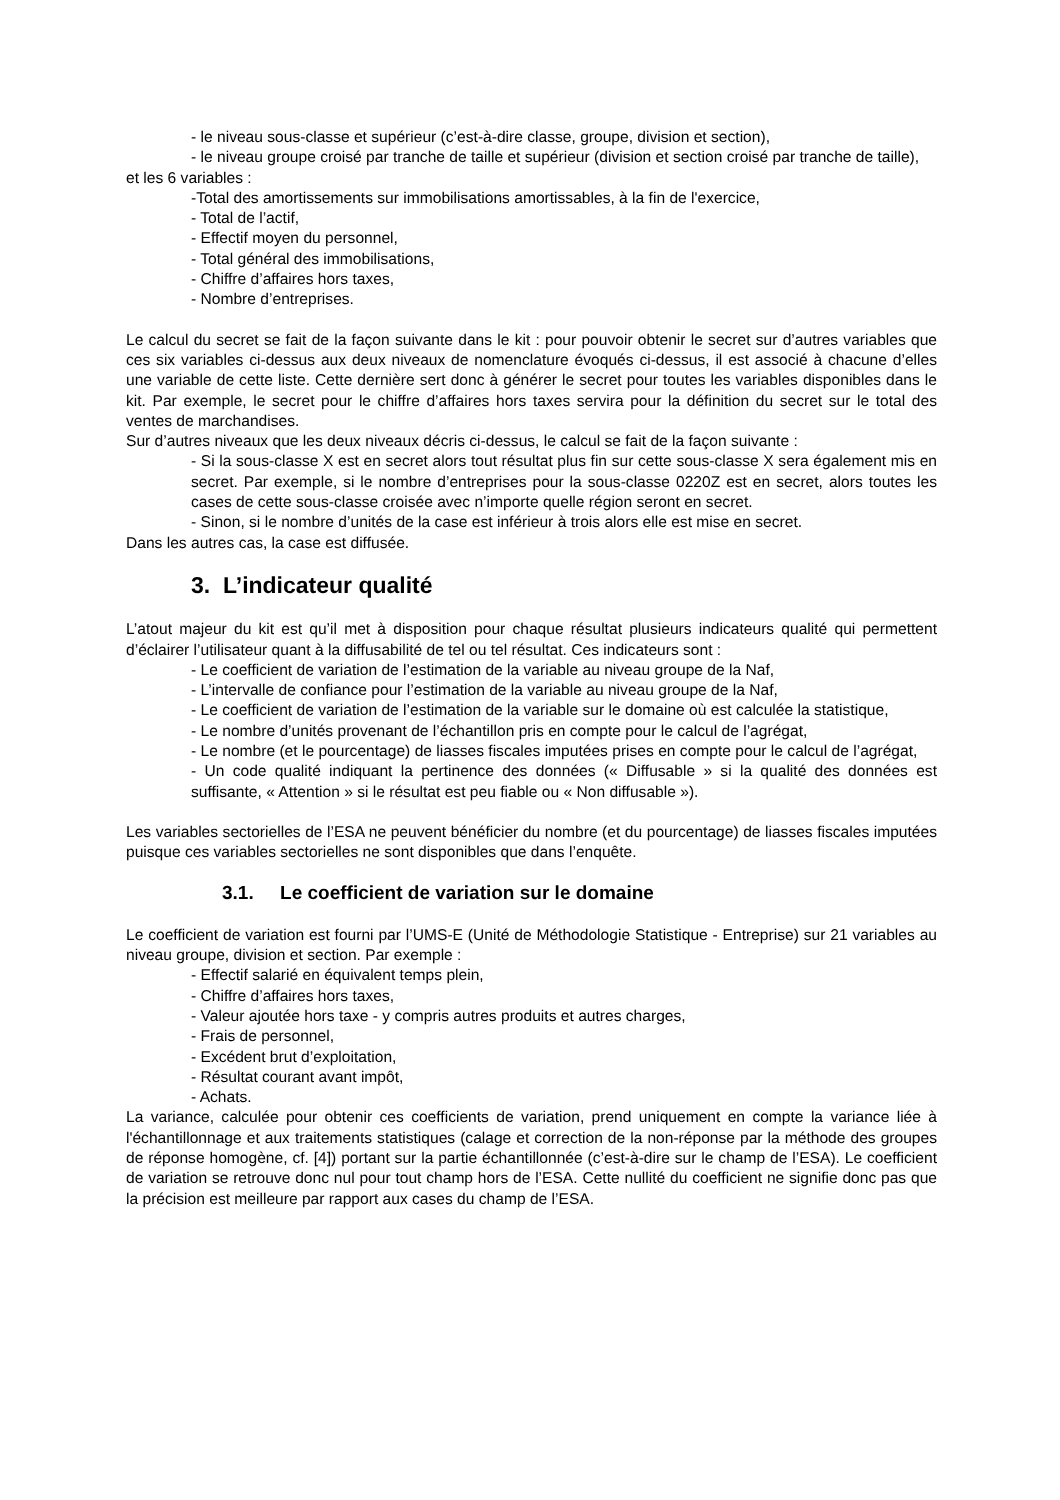- le niveau sous-classe et supérieur (c’est-à-dire classe, groupe, division et section),
- le niveau groupe croisé par tranche de taille et supérieur (division et section croisé par tranche de taille),
et les 6 variables :
-Total des amortissements sur immobilisations amortissables, à la fin de l'exercice,
- Total de l’actif,
- Effectif moyen du personnel,
- Total général des immobilisations,
- Chiffre d’affaires hors taxes,
- Nombre d’entreprises.
Le calcul du secret se fait de la façon suivante dans le kit : pour pouvoir obtenir le secret sur d’autres variables que ces six variables ci-dessus aux deux niveaux de nomenclature évoqués ci-dessus, il est associé à chacune d’elles une variable de cette liste. Cette dernière sert donc à générer le secret pour toutes les variables disponibles dans le kit. Par exemple, le secret pour le chiffre d’affaires hors taxes servira pour la définition du secret sur le total des ventes de marchandises.
Sur d’autres niveaux que les deux niveaux décris ci-dessus, le calcul se fait de la façon suivante :
- Si la sous-classe X est en secret alors tout résultat plus fin sur cette sous-classe X sera également mis en secret. Par exemple, si le nombre d’entreprises pour la sous-classe 0220Z est en secret, alors toutes les cases de cette sous-classe croisée avec n’importe quelle région seront en secret.
- Sinon, si le nombre d’unités de la case est inférieur à trois alors elle est mise en secret.
Dans les autres cas, la case est diffusée.
3. L’indicateur qualité
L’atout majeur du kit est qu’il met à disposition pour chaque résultat plusieurs indicateurs qualité qui permettent d’éclairer l’utilisateur quant à la diffusabilité de tel ou tel résultat. Ces indicateurs sont :
- Le coefficient de variation de l’estimation de la variable au niveau groupe de la Naf,
- L’intervalle de confiance pour l’estimation de la variable au niveau groupe de la Naf,
- Le coefficient de variation de l’estimation de la variable sur le domaine où est calculée la statistique,
- Le nombre d’unités provenant de l’échantillon pris en compte pour le calcul de l’agrégat,
- Le nombre (et le pourcentage) de liasses fiscales imputées prises en compte pour le calcul de l’agrégat,
- Un code qualité indiquant la pertinence des données (« Diffusable » si la qualité des données est suffisante, « Attention » si le résultat est peu fiable ou « Non diffusable »).
Les variables sectorielles de l’ESA ne peuvent bénéficier du nombre (et du pourcentage) de liasses fiscales imputées puisque ces variables sectorielles ne sont disponibles que dans l’enquête.
3.1. Le coefficient de variation sur le domaine
Le coefficient de variation est fourni par l’UMS-E (Unité de Méthodologie Statistique - Entreprise) sur 21 variables au niveau groupe, division et section. Par exemple :
- Effectif salarié en équivalent temps plein,
- Chiffre d’affaires hors taxes,
- Valeur ajoutée hors taxe - y compris autres produits et autres charges,
- Frais de personnel,
- Excédent brut d’exploitation,
- Résultat courant avant impôt,
- Achats.
La variance, calculée pour obtenir ces coefficients de variation, prend uniquement en compte la variance liée à l'échantillonnage et aux traitements statistiques (calage et correction de la non-réponse par la méthode des groupes de réponse homogène, cf. [4]) portant sur la partie échantillonnée (c’est-à-dire sur le champ de l’ESA). Le coefficient de variation se retrouve donc nul pour tout champ hors de l’ESA. Cette nullité du coefficient ne signifie donc pas que la précision est meilleure par rapport aux cases du champ de l’ESA.